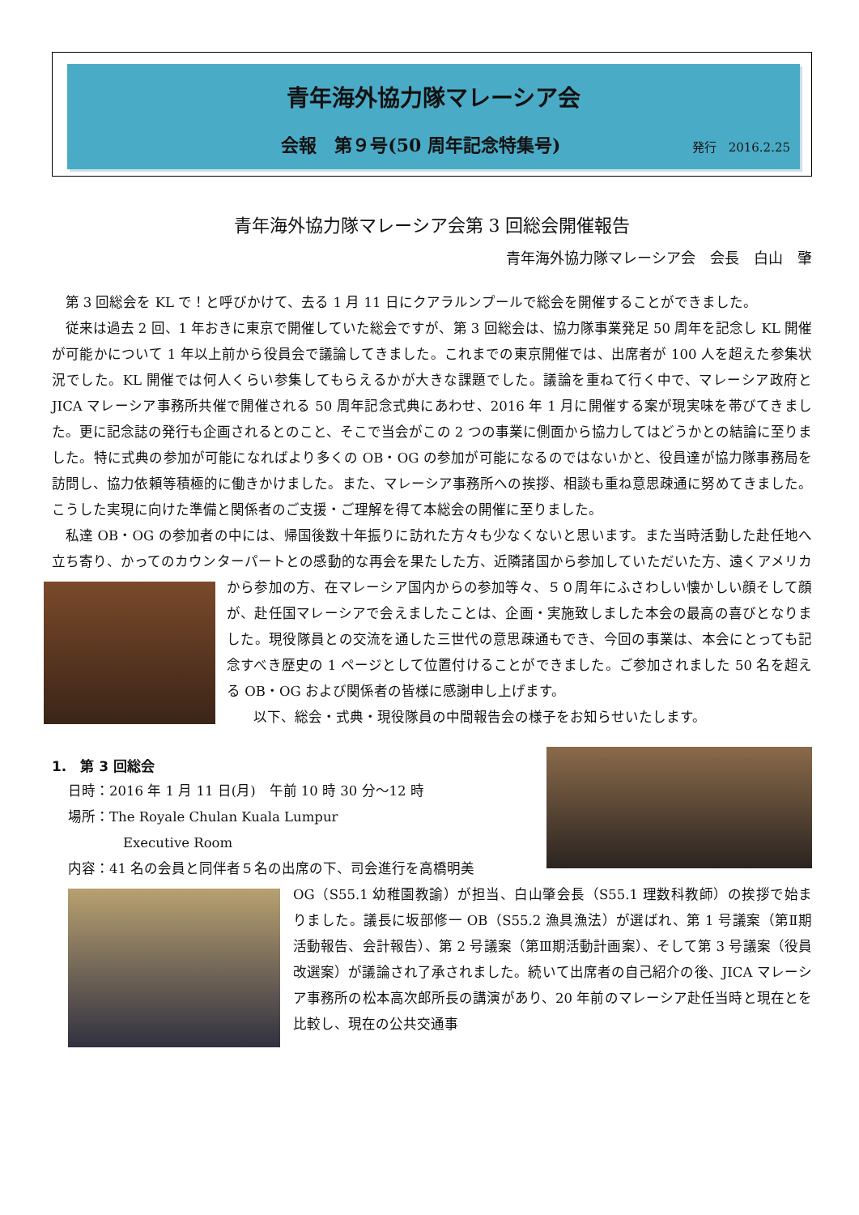青年海外協力隊マレーシア会
会報　第９号(50 周年記念特集号) 発行　2016.2.25
青年海外協力隊マレーシア会第 3 回総会開催報告
青年海外協力隊マレーシア会　会長　白山　肇
第 3 回総会を KL で！と呼びかけて、去る 1 月 11 日にクアラルンプールで総会を開催することができました。
従来は過去 2 回、1 年おきに東京で開催していた総会ですが、第 3 回総会は、協力隊事業発足 50 周年を記念し KL 開催が可能かについて 1 年以上前から役員会で議論してきました。これまでの東京開催では、出席者が 100 人を超えた参集状況でした。KL 開催では何人くらい参集してもらえるかが大きな課題でした。議論を重ねて行く中で、マレーシア政府と JICA マレーシア事務所共催で開催される 50 周年記念式典にあわせ、2016 年 1 月に開催する案が現実味を帯びてきました。更に記念誌の発行も企画されるとのこと、そこで当会がこの 2 つの事業に側面から協力してはどうかとの結論に至りました。特に式典の参加が可能になればより多くの OB・OG の参加が可能になるのではないかと、役員達が協力隊事務局を訪問し、協力依頼等積極的に働きかけました。また、マレーシア事務所への挨拶、相談も重ね意思疎通に努めてきました。こうした実現に向けた準備と関係者のご支援・ご理解を得て本総会の開催に至りました。
私達 OB・OG の参加者の中には、帰国後数十年振りに訪れた方々も少なくないと思います。また当時活動した赴任地へ立ち寄り、かってのカウンターパートとの感動的な再会を果たした方、近隣諸国から参加していただいた方、遠くアメリカから参加の方、在マレーシア国内からの参加等々、５０周年にふさわしい懐 かしい顔そして顔が、赴任国マレーシアで会えましたことは、企画・実施致しました本会の最高の喜びとなりました。現役隊員との交流を通した三世代の意思疎通もでき、今回の事業は、本会にとっても記念すべき歴史の 1 ページとして位置付けることができました。ご参加されました 50 名を超える OB・OG および関係者の皆様に感謝申し上げます。
以下、総会・式典・現役隊員の中間報告会の様子をお知らせいたします。
1.　第 3 回総会
日時：2016 年 1 月 11 日(月)　午前 10 時 30 分～12 時
場所：The Royale Chulan Kuala Lumpur
　　　　Executive Room
内容：41 名の会員と同伴者５名の出席の下、司会進行を高橋明美
OG（S55.1 幼稚園教諭）が担当、白山肇会長（S55.1 理数科教師）の挨拶で始まりました。議長に坂部修一 OB（S55.2 漁具漁法）が選ばれ、第 1 号議案（第Ⅱ期活動報告、会計報告）、第 2 号議案（第Ⅲ期活動計画案）、そして第 3 号議案（役員改選案）が議論され了承されました。続いて出席者の自己紹介の後、JICA マレーシア事務所の松本高次郎所長の講演があり、20 年前のマレーシア赴任当時と現在とを比較し、現在の公共交通事